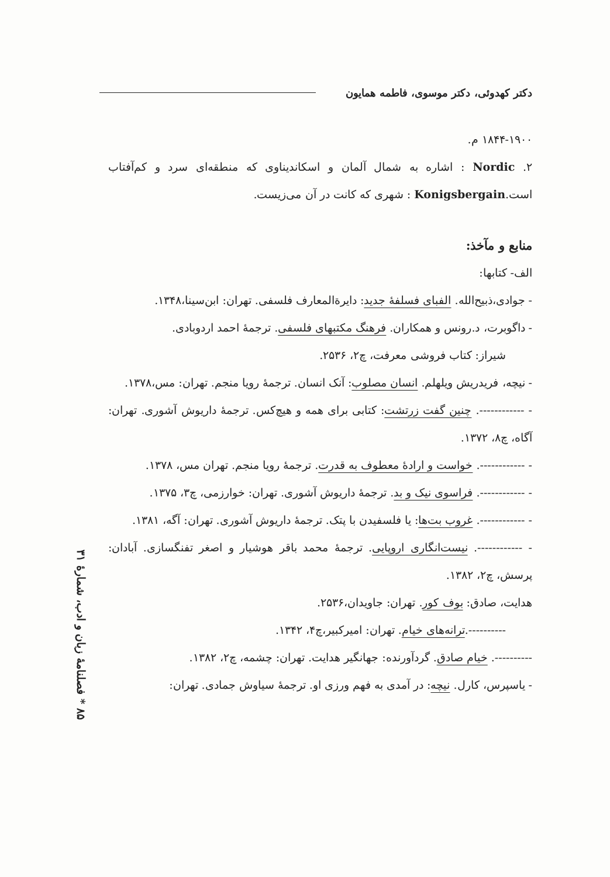دکتر کهدوئی، دکتر موسوی، فاطمه همایون
۱۸۴۴-۱۹۰۰ م.
۲. Nordic : اشاره به شمال آلمان و اسکاندیناوی که منطقه‌ای سرد و کم‌آفتاب است.Konigsbergain : شهری که کانت در آن می‌زیست.
منابع و مآخذ:
الف- کتابها:
- جوادی،ذبیح‌الله. الفبای فسلفهٔ جدید: دایرةالمعارف فلسفی. تهران: ابن‌سینا،۱۳۴۸.
- داگوبرت، د.رونس و همکاران. فرهنگ مکتبهای فلسفی. ترجمهٔ احمد اردوبادی.
شیراز: کتاب فروشی معرفت، چ۲، ۲۵۳۶.
- نیچه، فریدریش ویلهلم. انسان مصلوب: آنک انسان. ترجمهٔ رویا منجم. تهران: مس،۱۳۷۸.
- ------------. چنین گفت زرتشت: کتابی برای همه و هیچ‌کس. ترجمهٔ داریوش آشوری. تهران: آگاه، چ۸، ۱۳۷۲.
- ------------. خواست و ارادهٔ معطوف به قدرت. ترجمهٔ رویا منجم. تهران مس، ۱۳۷۸.
- ------------. فراسوی نیک و بد. ترجمهٔ داریوش آشوری. تهران: خوارزمی، چ۳، ۱۳۷۵.
- ------------. غروب بت‌ها: یا فلسفیدن با پتک. ترجمهٔ داریوش آشوری. تهران: آگه، ۱۳۸۱.
- ------------. نیست‌انگاری اروپایی. ترجمهٔ محمد باقر هوشیار و اصغر تفنگسازی. آبادان: پرسش، چ۲، ۱۳۸۲.
هدایت، صادق: بوف کور. تهران: جاویدان،۲۵۳۶.
----------.ترانه‌های خیام. تهران: امیرکبیر،چ۴، ۱۳۴۲.
----------. خیام صادق. گردآورنده: جهانگیر هدایت. تهران: چشمه، چ۲، ۱۳۸۲.
- یاسپرس، کارل. نیچه: در آمدی به فهم ورزی او. ترجمهٔ سیاوش جمادی. تهران:
۸۵ * فصلنامهٔ زبان و ادب، شمارهٔ ۳۱